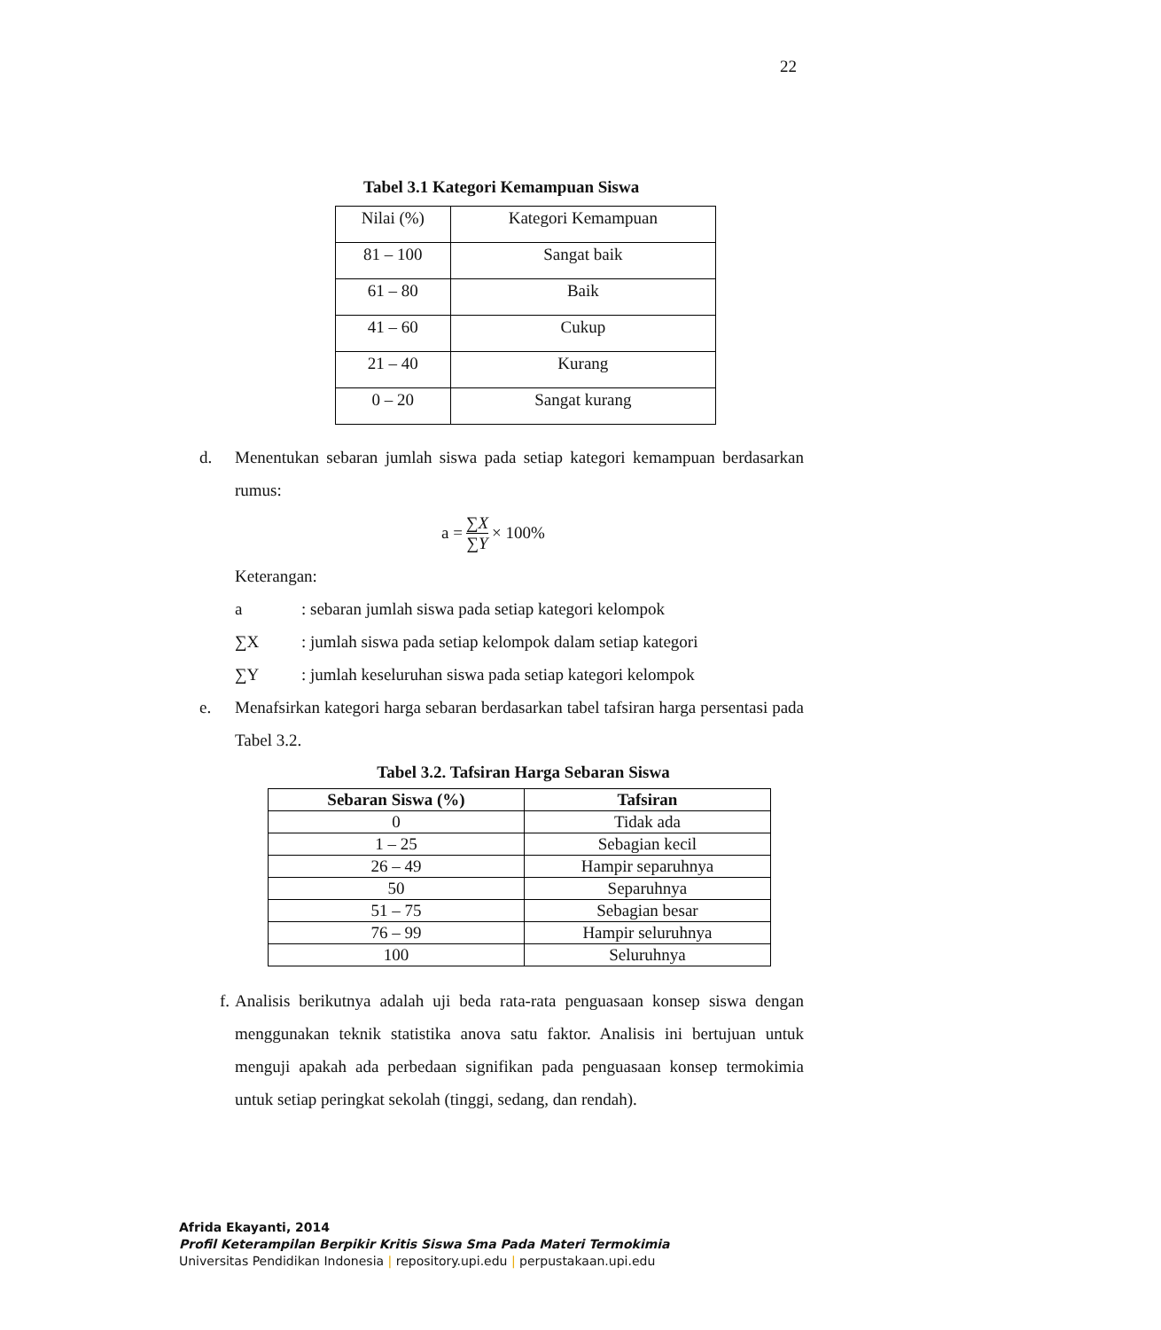22
Tabel 3.1 Kategori Kemampuan Siswa
| Nilai (%) | Kategori Kemampuan |
| 81 – 100 | Sangat baik |
| 61 – 80 | Baik |
| 41 – 60 | Cukup |
| 21 – 40 | Kurang |
| 0 – 20 | Sangat kurang |
d. Menentukan sebaran jumlah siswa pada setiap kategori kemampuan berdasarkan rumus:
a = ∑X
∑Y × 100%
Keterangan:
a: sebaran jumlah siswa pada setiap kategori kelompok
∑X: jumlah siswa pada setiap kelompok dalam setiap kategori
∑Y: jumlah keseluruhan siswa pada setiap kategori kelompok
e. Menafsirkan kategori harga sebaran berdasarkan tabel tafsiran harga persentasi pada Tabel 3.2.
Tabel 3.2. Tafsiran Harga Sebaran Siswa
| Sebaran Siswa (%) | Tafsiran |
| --- | --- |
| 0 | Tidak ada |
| 1 – 25 | Sebagian kecil |
| 26 – 49 | Hampir separuhnya |
| 50 | Separuhnya |
| 51 – 75 | Sebagian besar |
| 76 – 99 | Hampir seluruhnya |
| 100 | Seluruhnya |
f. Analisis berikutnya adalah uji beda rata-rata penguasaan konsep siswa dengan menggunakan teknik statistika anova satu faktor. Analisis ini bertujuan untuk menguji apakah ada perbedaan signifikan pada penguasaan konsep termokimia untuk setiap peringkat sekolah (tinggi, sedang, dan rendah).
Afrida Ekayanti, 2014
Profil Keterampilan Berpikir Kritis Siswa Sma Pada Materi Termokimia
Universitas Pendidikan Indonesia | repository.upi.edu | perpustakaan.upi.edu